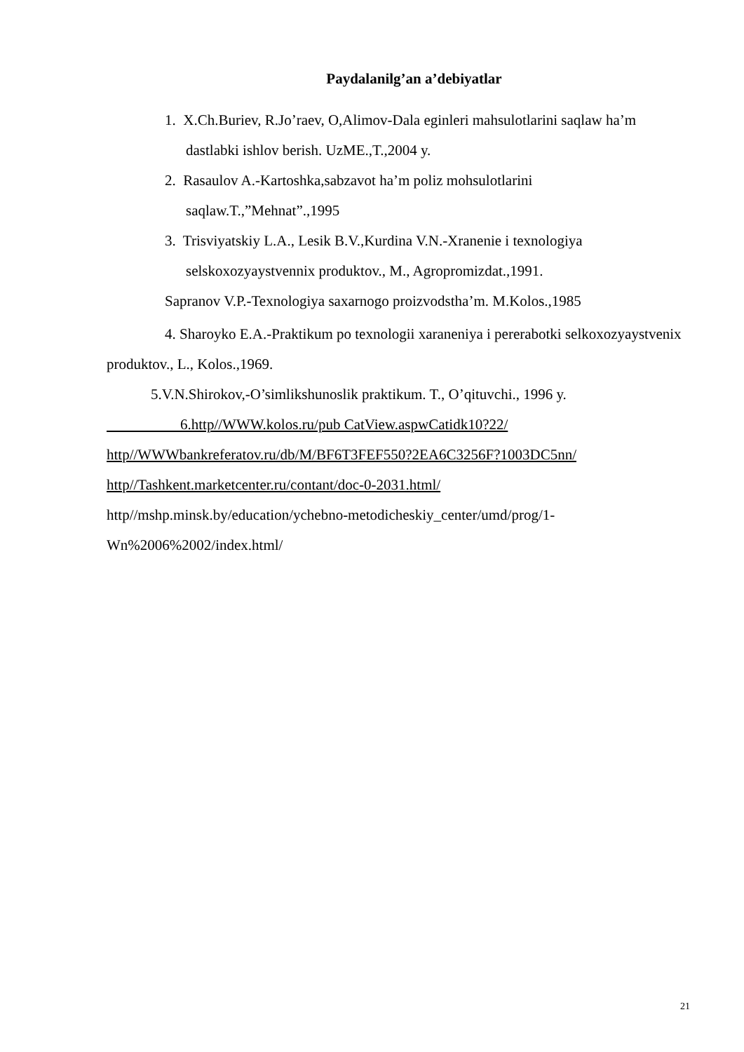Paydalanilg’an a’debiyatlar
1. X.Ch.Buriev, R.Jo’raev, O,Alimov-Dala eginleri mahsulotlarini saqlaw ha’m dastlabki ishlov berish. UzME.,T.,2004 y.
2. Rasaulov A.-Kartoshka,sabzavot ha’m poliz mohsulotlarini saqlaw.T.,”Mehnat”.,1995
3. Trisviyatskiy L.A., Lesik B.V.,Kurdina V.N.-Xranenie i texnologiya selskoxozyaystvennix produktov., M., Agropromizdat.,1991.
Sapranov V.P.-Texnologiya saxarnogo proizvodstha’m. M.Kolos.,1985
4. Sharoyko E.A.-Praktikum po texnologii xaraneniya i pererabotki selkoxozyaystvenix produktov., L., Kolos.,1969.
5.V.N.Shirokov,-O’simlikshunoslik praktikum. T., O’qituvchi., 1996 y.
6.http//WWW.kolos.ru/pub CatView.aspwCatidk10?22/
http//WWWbankreferatov.ru/db/M/BF6T3FEF550?2EA6C3256F?1003DC5nn/
http//Tashkent.marketcenter.ru/contant/doc-0-2031.html/
http//mshp.minsk.by/education/ychebno-metodicheskiy_center/umd/prog/1-Wn%2006%2002/index.html/
21